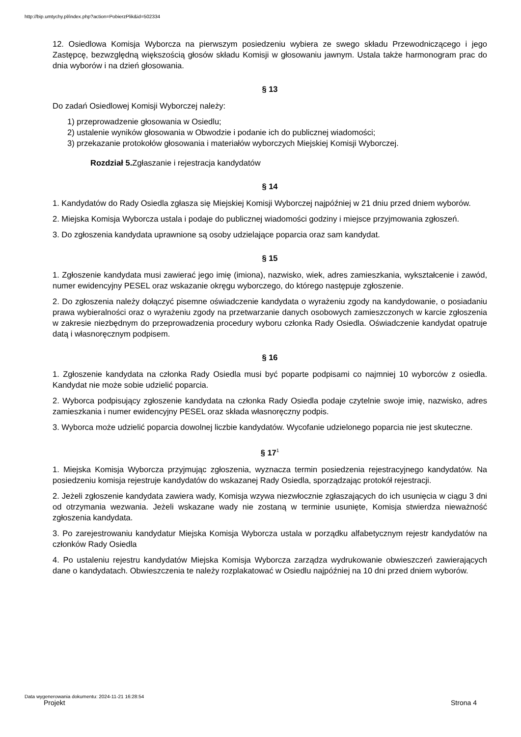http://bip.umtychy.pl/index.php?action=PobierzPlik&id=502334
12. Osiedlowa Komisja Wyborcza na pierwszym posiedzeniu wybiera ze swego składu Przewodniczącego i jego Zastępcę, bezwzględną większością głosów składu Komisji w głosowaniu jawnym. Ustala także harmonogram prac do dnia wyborów i na dzień głosowania.
§ 13
Do zadań Osiedlowej Komisji Wyborczej należy:
1) przeprowadzenie głosowania w Osiedlu;
2) ustalenie wyników głosowania w Obwodzie i podanie ich do publicznej wiadomości;
3) przekazanie protokołów głosowania i materiałów wyborczych Miejskiej Komisji Wyborczej.
Rozdział 5. Zgłaszanie i rejestracja kandydatów
§ 14
1. Kandydatów do Rady Osiedla zgłasza się Miejskiej Komisji Wyborczej najpóźniej w 21 dniu przed dniem wyborów.
2. Miejska Komisja Wyborcza ustala i podaje do publicznej wiadomości godziny i miejsce przyjmowania zgłoszeń.
3. Do zgłoszenia kandydata uprawnione są osoby udzielające poparcia oraz sam kandydat.
§ 15
1. Zgłoszenie kandydata musi zawierać jego imię (imiona), nazwisko, wiek, adres zamieszkania, wykształcenie i zawód, numer ewidencyjny PESEL oraz wskazanie okręgu wyborczego, do którego następuje zgłoszenie.
2. Do zgłoszenia należy dołączyć pisemne oświadczenie kandydata o wyrażeniu zgody na kandydowanie, o posiadaniu prawa wybieralności oraz o wyrażeniu zgody na przetwarzanie danych osobowych zamieszczonych w karcie zgłoszenia w zakresie niezbędnym do przeprowadzenia procedury wyboru członka Rady Osiedla. Oświadczenie kandydat opatruje datą i własnoręcznym podpisem.
§ 16
1. Zgłoszenie kandydata na członka Rady Osiedla musi być poparte podpisami co najmniej 10 wyborców z osiedla. Kandydat nie może sobie udzielić poparcia.
2. Wyborca podpisujący zgłoszenie kandydata na członka Rady Osiedla podaje czytelnie swoje imię, nazwisko, adres zamieszkania i numer ewidencyjny PESEL oraz składa własnoręczny podpis.
3. Wyborca może udzielić poparcia dowolnej liczbie kandydatów. Wycofanie udzielonego poparcia nie jest skuteczne.
§ 17<sup>1</sup>
1. Miejska Komisja Wyborcza przyjmując zgłoszenia, wyznacza termin posiedzenia rejestracyjnego kandydatów. Na posiedzeniu komisja rejestruje kandydatów do wskazanej Rady Osiedla, sporządzając protokół rejestracji.
2. Jeżeli zgłoszenie kandydata zawiera wady, Komisja wzywa niezwłocznie zgłaszających do ich usunięcia w ciągu 3 dni od otrzymania wezwania. Jeżeli wskazane wady nie zostaną w terminie usunięte, Komisja stwierdza nieważność zgłoszenia kandydata.
3. Po zarejestrowaniu kandydatur Miejska Komisja Wyborcza ustala w porządku alfabetycznym rejestr kandydatów na członków Rady Osiedla
4. Po ustaleniu rejestru kandydatów Miejska Komisja Wyborcza zarządza wydrukowanie obwieszczeń zawierających dane o kandydatach. Obwieszczenia te należy rozplakatować w Osiedlu najpóźniej na 10 dni przed dniem wyborów.
Data wygenerowania dokumentu: 2024-11-21 16:28:54
Projekt Strona 4